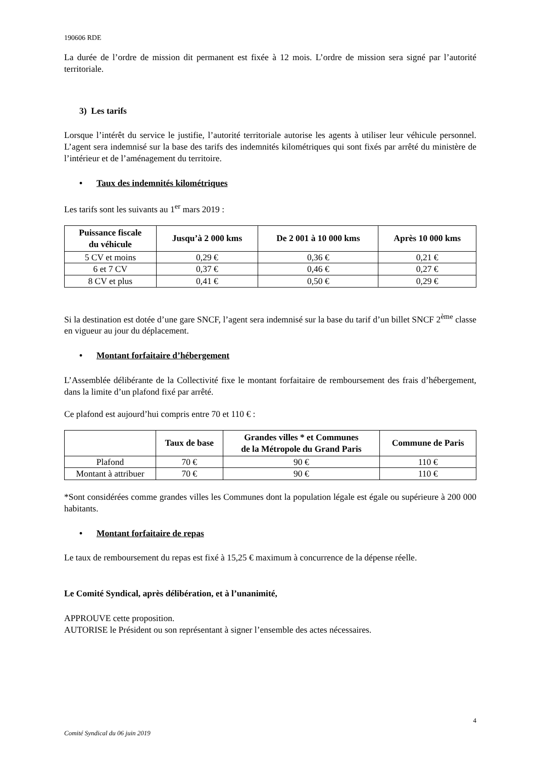190606 RDE
La durée de l’ordre de mission dit permanent est fixée à 12 mois. L’ordre de mission sera signé par l’autorité territoriale.
3) Les tarifs
Lorsque l’intérêt du service le justifie, l’autorité territoriale autorise les agents à utiliser leur véhicule personnel. L’agent sera indemnisé sur la base des tarifs des indemnités kilométriques qui sont fixés par arrêté du ministère de l’intérieur et de l’aménagement du territoire.
• Taux des indemnités kilométriques
Les tarifs sont les suivants au 1<sup>er</sup> mars 2019 :
| Puissance fiscale du véhicule | Jusqu’à 2 000 kms | De 2 001 à 10 000 kms | Après 10 000 kms |
| --- | --- | --- | --- |
| 5 CV et moins | 0,29 € | 0,36 € | 0,21 € |
| 6 et 7 CV | 0,37 € | 0,46 € | 0,27 € |
| 8 CV et plus | 0,41 € | 0,50 € | 0,29 € |
Si la destination est dotée d’une gare SNCF, l’agent sera indemnisé sur la base du tarif d’un billet SNCF 2<sup>ème</sup> classe en vigueur au jour du déplacement.
• Montant forfaitaire d’hébergement
L’Assemblée délibérante de la Collectivité fixe le montant forfaitaire de remboursement des frais d’hébergement, dans la limite d’un plafond fixé par arrêté.
Ce plafond est aujourd’hui compris entre 70 et 110 € :
| | Taux de base | Grandes villes * et Communes de la Métropole du Grand Paris | Commune de Paris |
| --- | --- | --- | --- |
| Plafond | 70 € | 90 € | 110 € |
| Montant à attribuer | 70 € | 90 € | 110 € |
*Sont considérées comme grandes villes les Communes dont la population légale est égale ou supérieure à 200 000 habitants.
• Montant forfaitaire de repas
Le taux de remboursement du repas est fixé à 15,25 € maximum à concurrence de la dépense réelle.
Le Comité Syndical, après délibération, et à l’unanimité,
APPROUVE cette proposition.
AUTORISE le Président ou son représentant à signer l’ensemble des actes nécessaires.
4
Comité Syndical du 06 juin 2019